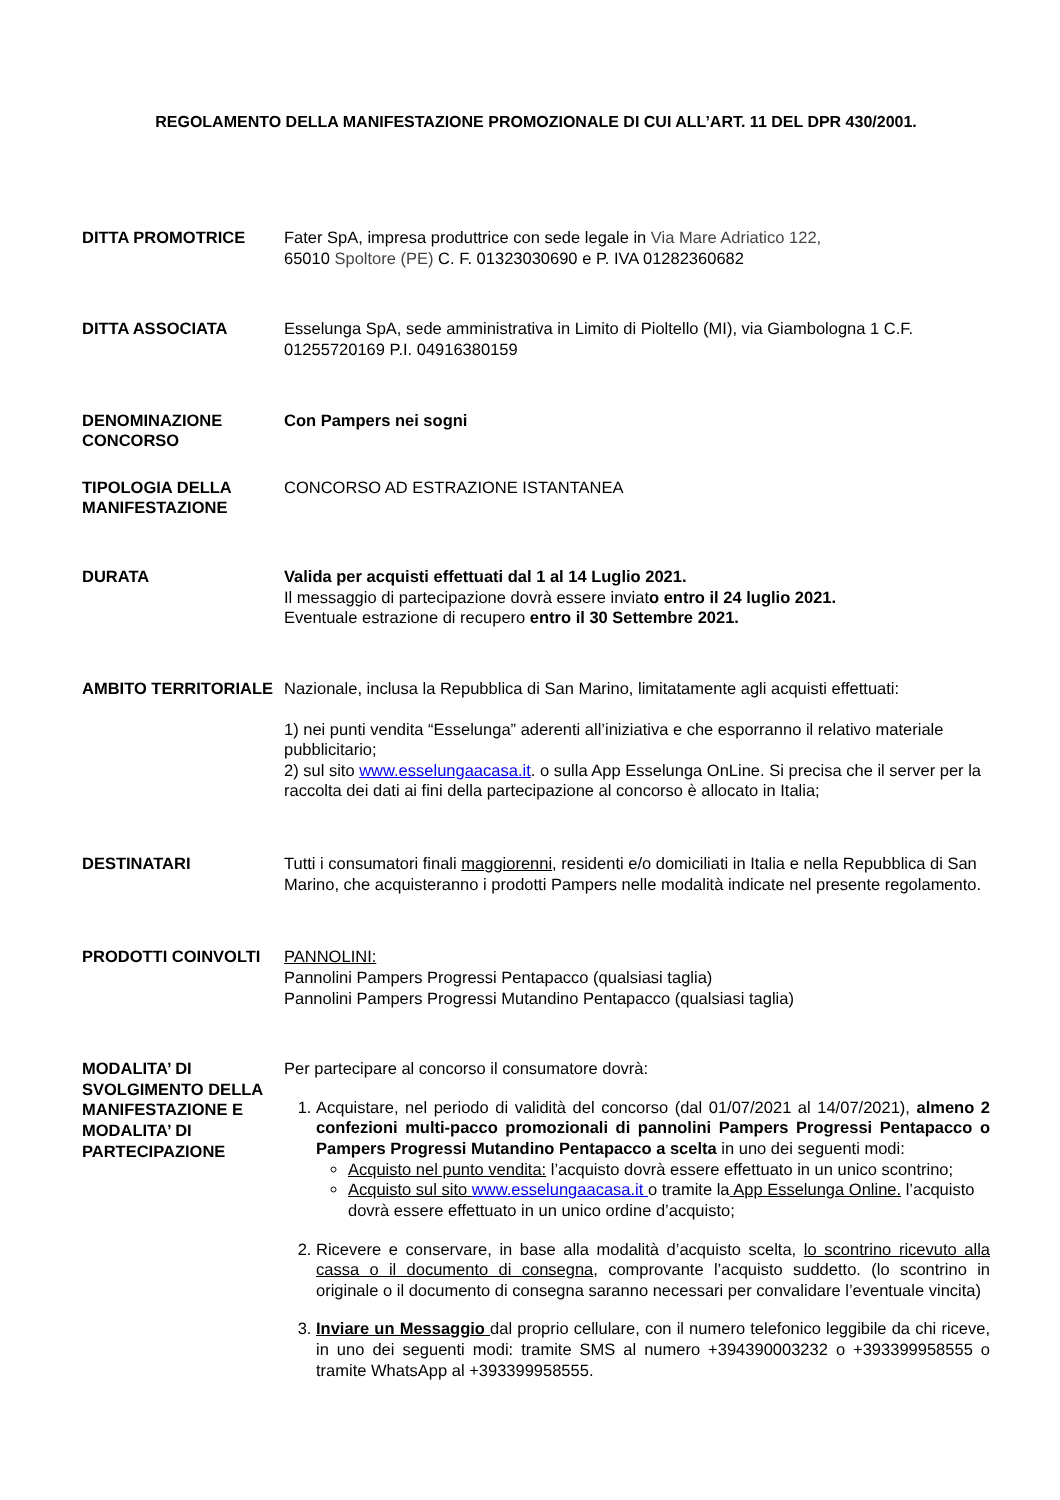REGOLAMENTO DELLA MANIFESTAZIONE PROMOZIONALE DI CUI ALL’ART. 11 DEL DPR 430/2001.
DITTA PROMOTRICE Fater SpA, impresa produttrice con sede legale in Via Mare Adriatico 122,
65010 Spoltore (PE) C. F. 01323030690 e P. IVA 01282360682
DITTA ASSOCIATA Esselunga SpA, sede amministrativa in Limito di Pioltello (MI), via Giambologna 1 C.F. 01255720169 P.I. 04916380159
DENOMINAZIONE CONCORSO
Con Pampers nei sogni
TIPOLOGIA DELLA MANIFESTAZIONE
CONCORSO AD ESTRAZIONE ISTANTANEA
DURATA Valida per acquisti effettuati dal 1 al 14 Luglio 2021.
Il messaggio di partecipazione dovrà essere inviato entro il 24 luglio 2021.
Eventuale estrazione di recupero entro il 30 Settembre 2021.
AMBITO TERRITORIALE Nazionale, inclusa la Repubblica di San Marino, limitatamente agli acquisti effettuati:
1) nei punti vendita “Esselunga” aderenti all’iniziativa e che esporranno il relativo materiale pubblicitario;
2) sul sito www.esselungaacasa.it. o sulla App Esselunga OnLine. Si precisa che il server per la raccolta dei dati ai fini della partecipazione al concorso è allocato in Italia;
DESTINATARI Tutti i consumatori finali maggiorenni, residenti e/o domiciliati in Italia e nella Repubblica di San Marino, che acquisteranno i prodotti Pampers nelle modalità indicate nel presente regolamento.
PRODOTTI COINVOLTI PANNOLINI:
Pannolini Pampers Progressi Pentapacco (qualsiasi taglia)
Pannolini Pampers Progressi Mutandino Pentapacco (qualsiasi taglia)
MODALITA’ DI SVOLGIMENTO DELLA MANIFESTAZIONE E MODALITA’ DI PARTECIPAZIONE
Per partecipare al concorso il consumatore dovrà:
1. Acquistare, nel periodo di validità del concorso (dal 01/07/2021 al 14/07/2021), almeno 2 confezioni multi-pacco promozionali di pannolini Pampers Progressi Pentapacco o Pampers Progressi Mutandino Pentapacco a scelta in uno dei seguenti modi:
Acquisto nel punto vendita: l’acquisto dovrà essere effettuato in un unico scontrino;
Acquisto sul sito www.esselungaacasa.it o tramite la App Esselunga Online. l’acquisto dovrà essere effettuato in un unico ordine d’acquisto;
2. Ricevere e conservare, in base alla modalità d’acquisto scelta, lo scontrino ricevuto alla cassa o il documento di consegna, comprovante l’acquisto suddetto. (lo scontrino in originale o il documento di consegna saranno necessari per convalidare l’eventuale vincita)
3. Inviare un Messaggio dal proprio cellulare, con il numero telefonico leggibile da chi riceve, in uno dei seguenti modi: tramite SMS al numero +394390003232 o +393399958555 o tramite WhatsApp al +393399958555.